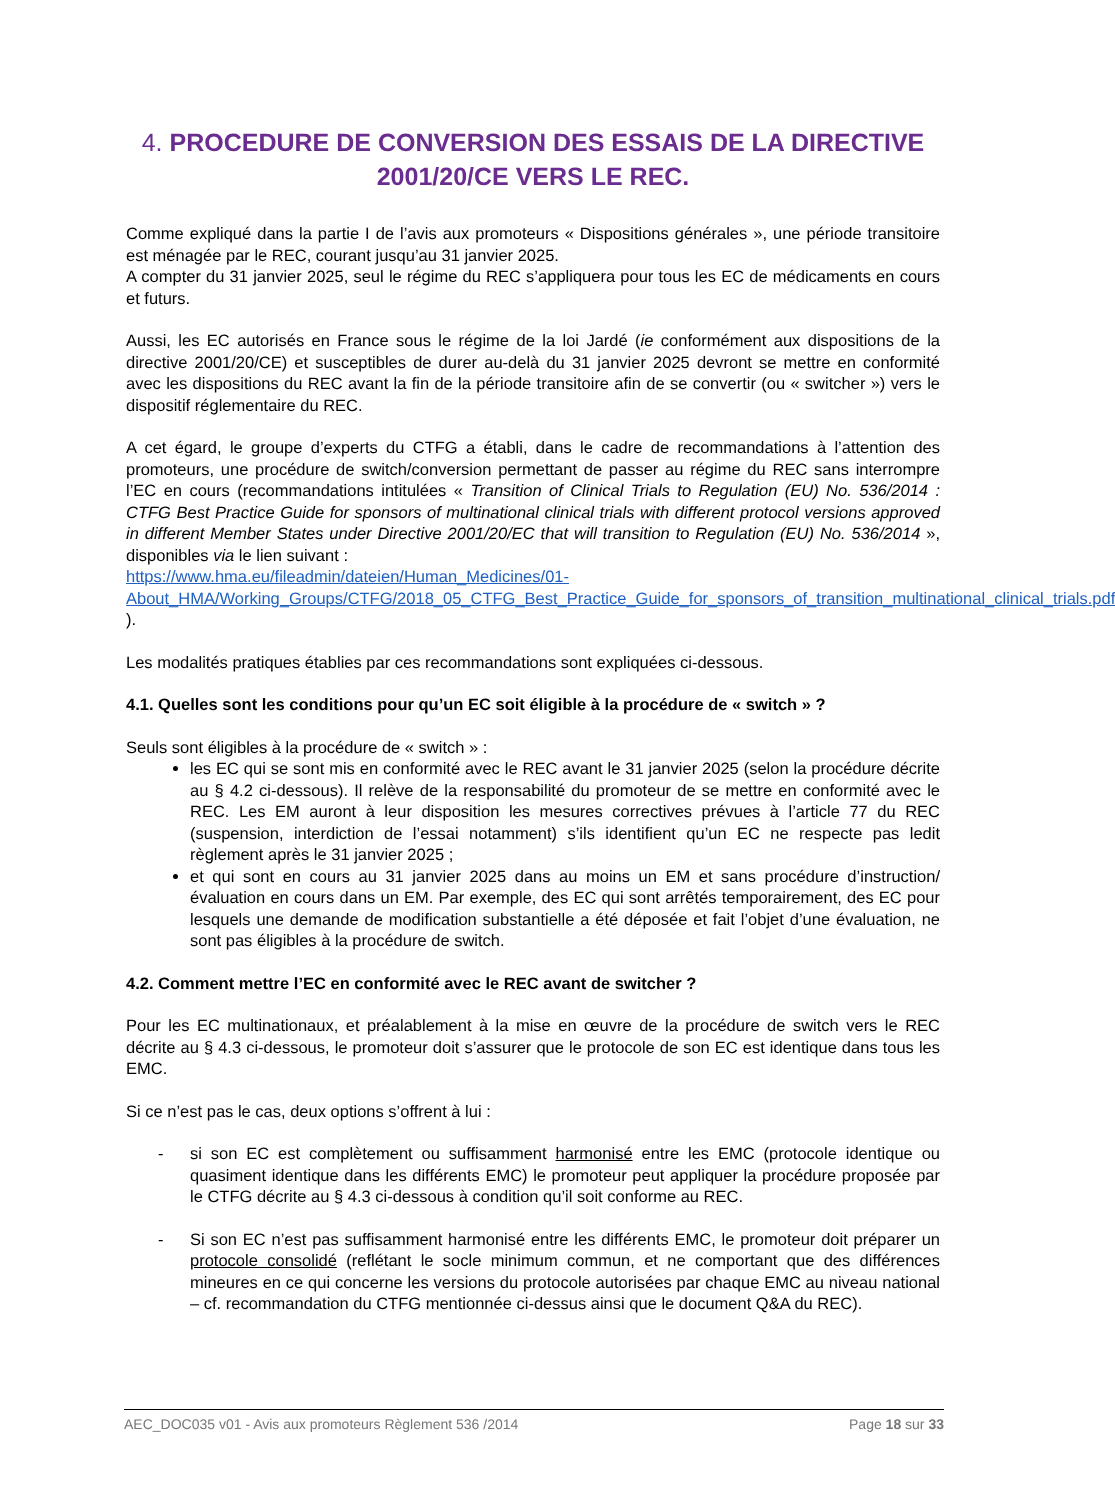4. PROCEDURE DE CONVERSION DES ESSAIS DE LA DIRECTIVE 2001/20/CE VERS LE REC.
Comme expliqué dans la partie I de l’avis aux promoteurs « Dispositions générales », une période transitoire est ménagée par le REC, courant jusqu’au 31 janvier 2025.
A compter du 31 janvier 2025, seul le régime du REC s’appliquera pour tous les EC de médicaments en cours et futurs.
Aussi, les EC autorisés en France sous le régime de la loi Jardé (ie conformément aux dispositions de la directive 2001/20/CE) et susceptibles de durer au-delà du 31 janvier 2025 devront se mettre en conformité avec les dispositions du REC avant la fin de la période transitoire afin de se convertir (ou « switcher ») vers le dispositif réglementaire du REC.
A cet égard, le groupe d’experts du CTFG a établi, dans le cadre de recommandations à l’attention des promoteurs, une procédure de switch/conversion permettant de passer au régime du REC sans interrompre l’EC en cours (recommandations intitulées « Transition of Clinical Trials to Regulation (EU) No. 536/2014 : CTFG Best Practice Guide for sponsors of multinational clinical trials with different protocol versions approved in different Member States under Directive 2001/20/EC that will transition to Regulation (EU) No. 536/2014 », disponibles via le lien suivant :
https://www.hma.eu/fileadmin/dateien/Human_Medicines/01-About_HMA/Working_Groups/CTFG/2018_05_CTFG_Best_Practice_Guide_for_sponsors_of_transition_multinational_clinical_trials.pdf ).
Les modalités pratiques établies par ces recommandations sont expliquées ci-dessous.
4.1. Quelles sont les conditions pour qu’un EC soit éligible à la procédure de « switch » ?
Seuls sont éligibles à la procédure de « switch » :
les EC qui se sont mis en conformité avec le REC avant le 31 janvier 2025 (selon la procédure décrite au § 4.2 ci-dessous). Il relève de la responsabilité du promoteur de se mettre en conformité avec le REC. Les EM auront à leur disposition les mesures correctives prévues à l’article 77 du REC (suspension, interdiction de l’essai notamment) s’ils identifient qu’un EC ne respecte pas ledit règlement après le 31 janvier 2025 ;
et qui sont en cours au 31 janvier 2025 dans au moins un EM et sans procédure d’instruction/évaluation en cours dans un EM. Par exemple, des EC qui sont arrêtés temporairement, des EC pour lesquels une demande de modification substantielle a été déposée et fait l’objet d’une évaluation, ne sont pas éligibles à la procédure de switch.
4.2. Comment mettre l’EC en conformité avec le REC avant de switcher ?
Pour les EC multinationaux, et préalablement à la mise en œuvre de la procédure de switch vers le REC décrite au § 4.3 ci-dessous, le promoteur doit s’assurer que le protocole de son EC est identique dans tous les EMC.
Si ce n’est pas le cas, deux options s’offrent à lui :
- si son EC est complètement ou suffisamment harmonisé entre les EMC (protocole identique ou quasiment identique dans les différents EMC) le promoteur peut appliquer la procédure proposée par le CTFG décrite au § 4.3 ci-dessous à condition qu’il soit conforme au REC.
- Si son EC n’est pas suffisamment harmonisé entre les différents EMC, le promoteur doit préparer un protocole consolidé (reflétant le socle minimum commun, et ne comportant que des différences mineures en ce qui concerne les versions du protocole autorisées par chaque EMC au niveau national – cf. recommandation du CTFG mentionnée ci-dessus ainsi que le document Q&A du REC).
AEC_DOC035 v01 - Avis aux promoteurs Règlement 536 /2014 Page 18 sur 33